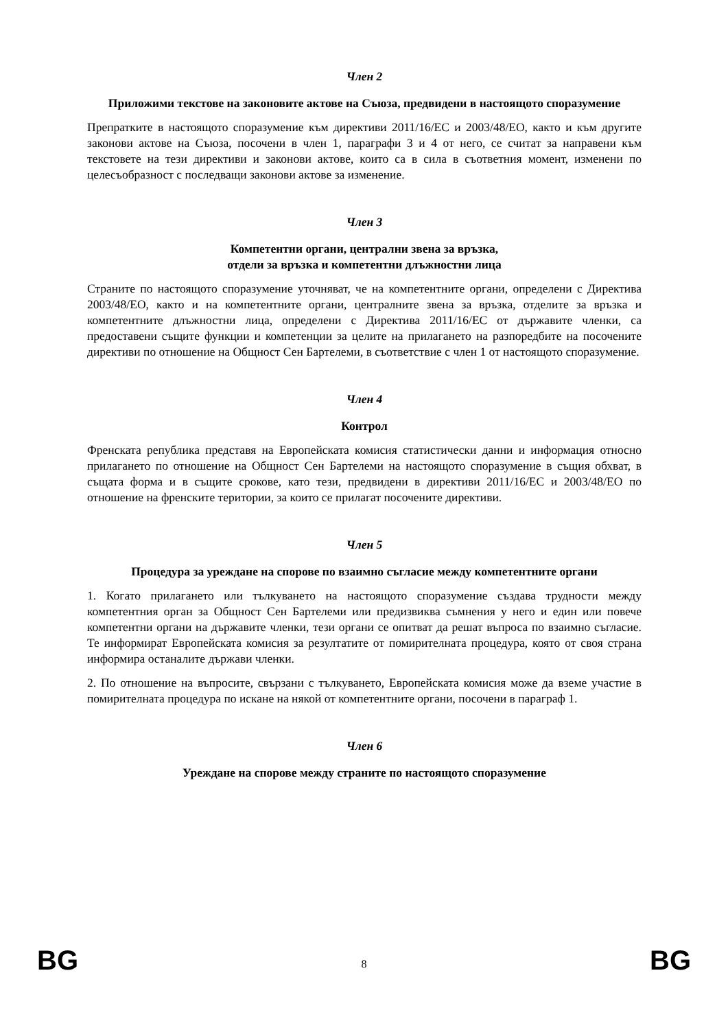Член 2
Приложими текстове на законовите актове на Съюза, предвидени в настоящото споразумение
Препратките в настоящото споразумение към директиви 2011/16/ЕС и 2003/48/ЕО, както и към другите законови актове на Съюза, посочени в член 1, параграфи 3 и 4 от него, се считат за направени към текстовете на тези директиви и законови актове, които са в сила в съответния момент, изменени по целесъобразност с последващи законови актове за изменение.
Член 3
Компетентни органи, централни звена за връзка,
отдели за връзка и компетентни длъжностни лица
Страните по настоящото споразумение уточняват, че на компетентните органи, определени с Директива 2003/48/ЕО, както и на компетентните органи, централните звена за връзка, отделите за връзка и компетентните длъжностни лица, определени с Директива 2011/16/ЕС от държавите членки, са предоставени същите функции и компетенции за целите на прилагането на разпоредбите на посочените директиви по отношение на Общност Сен Бартелеми, в съответствие с член 1 от настоящото споразумение.
Член 4
Контрол
Френската република представя на Европейската комисия статистически данни и информация относно прилагането по отношение на Общност Сен Бартелеми на настоящото споразумение в същия обхват, в същата форма и в същите срокове, като тези, предвидени в директиви 2011/16/ЕС и 2003/48/ЕО по отношение на френските територии, за които се прилагат посочените директиви.
Член 5
Процедура за уреждане на спорове по взаимно съгласие между компетентните органи
1. Когато прилагането или тълкуването на настоящото споразумение създава трудности между компетентния орган за Общност Сен Бартелеми или предизвиква съмнения у него и един или повече компетентни органи на държавите членки, тези органи се опитват да решат въпроса по взаимно съгласие. Те информират Европейската комисия за резултатите от помирителната процедура, която от своя страна информира останалите държави членки.
2. По отношение на въпросите, свързани с тълкуването, Европейската комисия може да вземе участие в помирителната процедура по искане на някой от компетентните органи, посочени в параграф 1.
Член 6
Уреждане на спорове между страните по настоящото споразумение
BG 8 BG